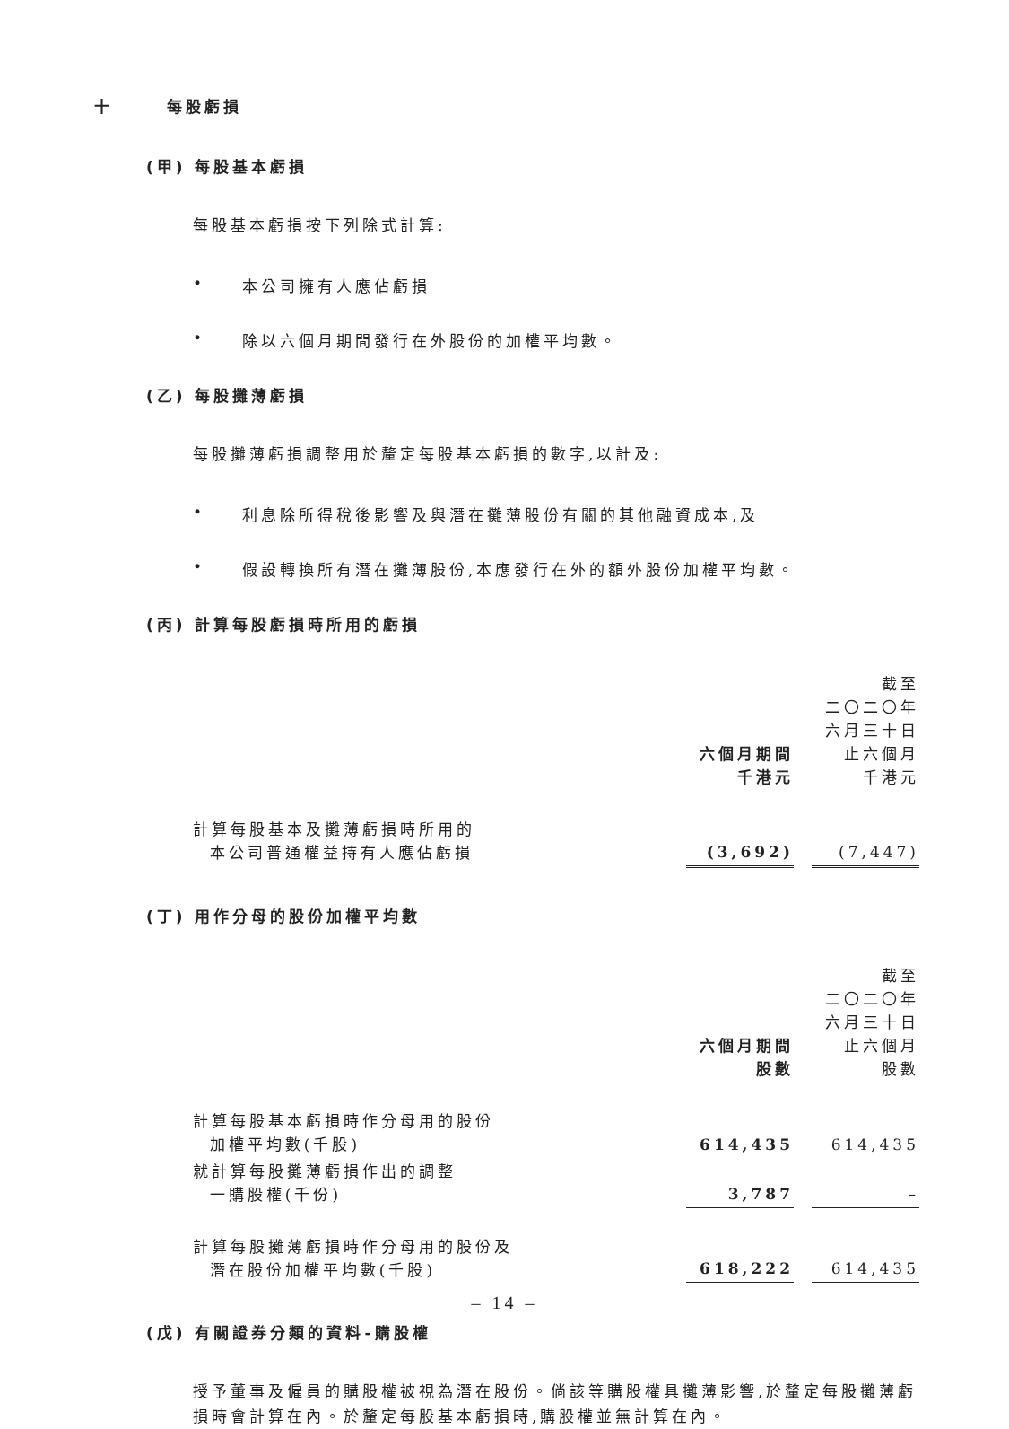十 每股虧損
(甲) 每股基本虧損
每股基本虧損按下列除式計算:
• 本公司擁有人應佔虧損
• 除以六個月期間發行在外股份的加權平均數。
(乙) 每股攤薄虧損
每股攤薄虧損調整用於釐定每股基本虧損的數字,以計及:
• 利息除所得稅後影響及與潛在攤薄股份有關的其他融資成本,及
• 假設轉換所有潛在攤薄股份,本應發行在外的額外股份加權平均數。
(丙) 計算每股虧損時所用的虧損
| | 六個月期間 千港元 | | 截至 二〇二〇年 六月三十日 止六個月 千港元 |
| 計算每股基本及攤薄虧損時所用的 本公司普通權益持有人應佔虧損 | (3,692) | | (7,447) |
(丁) 用作分母的股份加權平均數
| | 六個月期間 股數 | | 截至 二〇二〇年 六月三十日 止六個月 股數 |
| 計算每股基本虧損時作分母用的股份 加權平均數(千股) | 614,435 | | 614,435 |
| 就計算每股攤薄虧損作出的調整 一購股權(千份) | 3,787 | | – |
| 計算每股攤薄虧損時作分母用的股份及 潛在股份加權平均數(千股) | 618,222 | | 614,435 |
(戊) 有關證券分類的資料-購股權
授予董事及僱員的購股權被視為潛在股份。倘該等購股權具攤薄影響,於釐定每股攤薄虧損時會計算在內。於釐定每股基本虧損時,購股權並無計算在內。
– 14 –